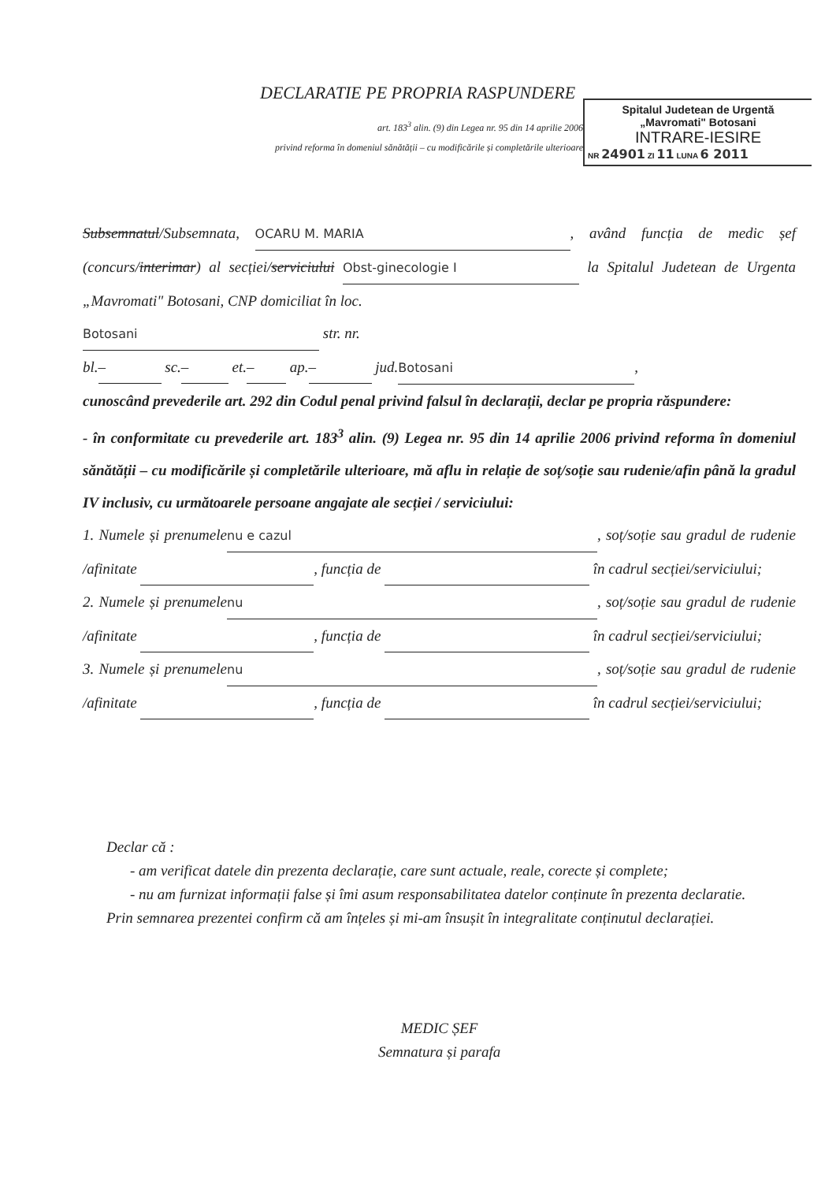DECLARATIE PE PROPRIA RASPUNDERE
art. 183<sup>3</sup> alin. (9) din Legea nr. 95 din 14 aprilie 2006
privind reforma în domeniul sănătății – cu modificările și completările ulterioare
Spitalul Judetean de Urgentă
„Mavromati" Botosani
INTRARE-IESIRE
NR 24901 ZI 11 LUNA 6 2011
Subsemnatul/Subsemnata, OCARU M. MARIA, având funcția de medic șef (concurs/interimar) al secției/serviciului Obst-ginecologie I la Spitalul Judetean de Urgenta „Mavromati" Botosani, CNP domiciliat în loc.
Botosani str. nr.
bl. – sc. – et. – ap. – jud. Botosani,
cunoscând prevederile art. 292 din Codul penal privind falsul în declarații, declar pe propria răspundere:
- în conformitate cu prevederile art. 183<sup>3</sup> alin. (9) Legea nr. 95 din 14 aprilie 2006 privind reforma în domeniul sănătății – cu modificările și completările ulterioare, mă aflu in relație de soț/soție sau rudenie/afin până la gradul IV inclusiv, cu următoarele persoane angajate ale secției / serviciului:
1. Numele și prenumele nu e cazul, soț/soție sau gradul de rudenie /afinitate , funcția de în cadrul secției/serviciului;
2. Numele și prenumele nu, soț/soție sau gradul de rudenie /afinitate , funcția de în cadrul secției/serviciului;
3. Numele și prenumele nu, soț/soție sau gradul de rudenie /afinitate , funcția de în cadrul secției/serviciului;
Declar că :
- am verificat datele din prezenta declarație, care sunt actuale, reale, corecte și complete;
- nu am furnizat informații false și îmi asum responsabilitatea datelor conținute în prezenta declaratie.
Prin semnarea prezentei confirm că am înțeles și mi-am însușit în integralitate conținutul declarației.
MEDIC ȘEF
Semnatura și parafa